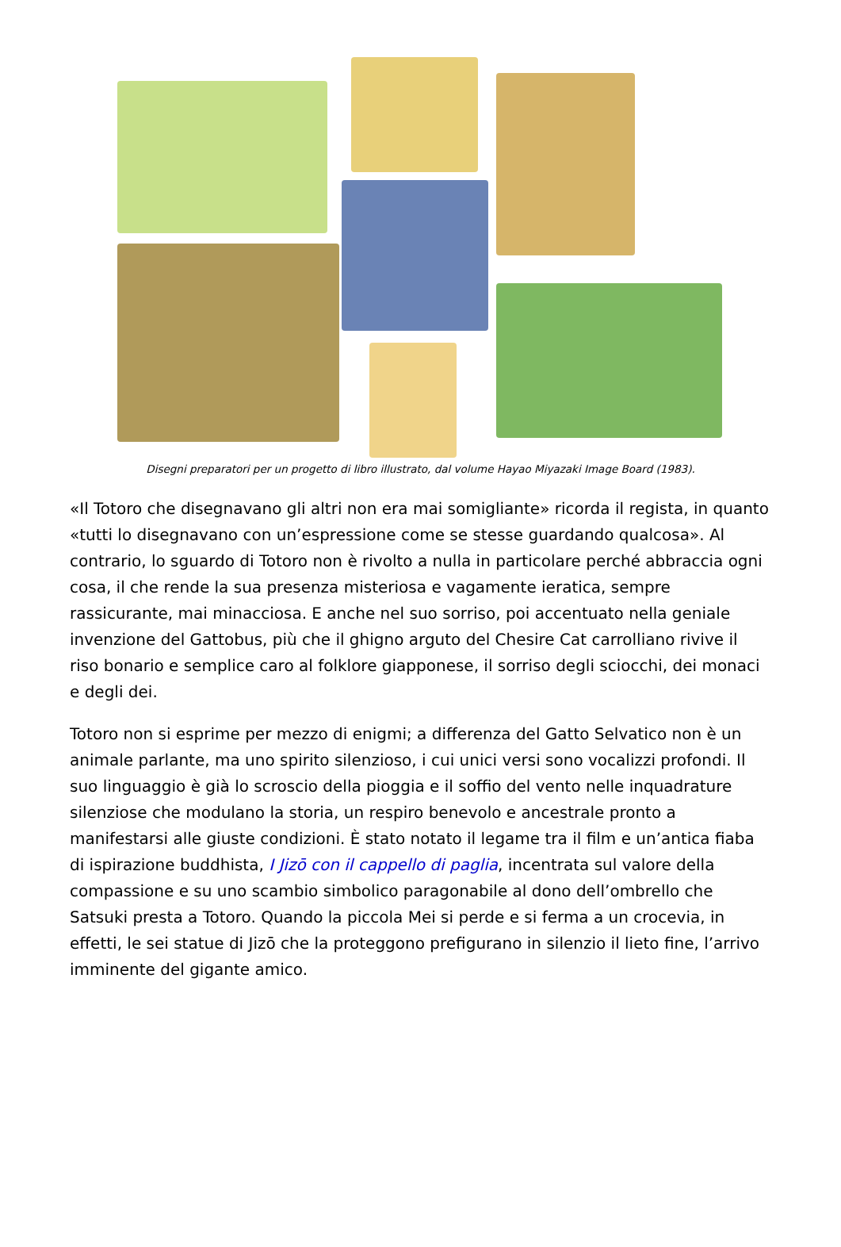Disegni preparatori per un progetto di libro illustrato, dal volume Hayao Miyazaki Image Board (1983).
«Il Totoro che disegnavano gli altri non era mai somigliante» ricorda il regista, in quanto «tutti lo disegnavano con un’espressione come se stesse guardando qualcosa». Al contrario, lo sguardo di Totoro non è rivolto a nulla in particolare perché abbraccia ogni cosa, il che rende la sua presenza misteriosa e vagamente ieratica, sempre rassicurante, mai minacciosa. E anche nel suo sorriso, poi accentuato nella geniale invenzione del Gattobus, più che il ghigno arguto del Chesire Cat carrolliano rivive il riso bonario e semplice caro al folklore giapponese, il sorriso degli sciocchi, dei monaci e degli dei.
Totoro non si esprime per mezzo di enigmi; a differenza del Gatto Selvatico non è un animale parlante, ma uno spirito silenzioso, i cui unici versi sono vocalizzi profondi. Il suo linguaggio è già lo scroscio della pioggia e il soffio del vento nelle inquadrature silenziose che modulano la storia, un respiro benevolo e ancestrale pronto a manifestarsi alle giuste condizioni. È stato notato il legame tra il film e un’antica fiaba di ispirazione buddhista, I Jizō con il cappello di paglia, incentrata sul valore della compassione e su uno scambio simbolico paragonabile al dono dell’ombrello che Satsuki presta a Totoro. Quando la piccola Mei si perde e si ferma a un crocevia, in effetti, le sei statue di Jizō che la proteggono prefigurano in silenzio il lieto fine, l’arrivo imminente del gigante amico.